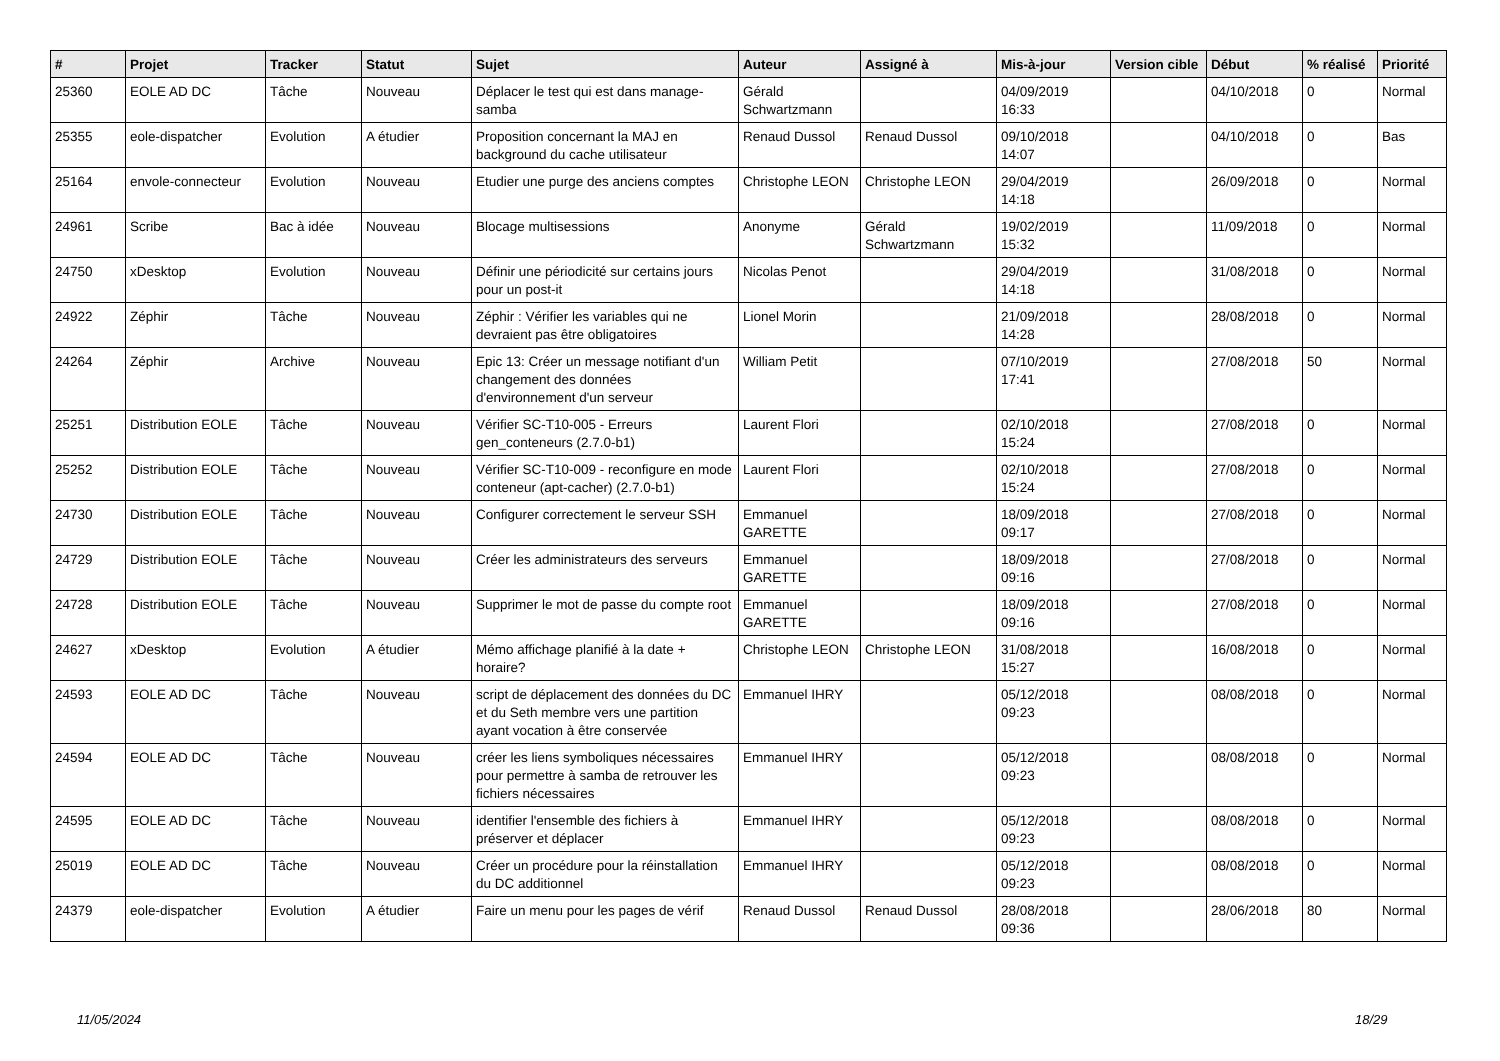| # | Projet | Tracker | Statut | Sujet | Auteur | Assigné à | Mis-à-jour | Version cible | Début | % réalisé | Priorité |
| --- | --- | --- | --- | --- | --- | --- | --- | --- | --- | --- | --- |
| 25360 | EOLE AD DC | Tâche | Nouveau | Déplacer le test qui est dans manage-samba | Gérald Schwartzmann | | 04/09/2019 16:33 | | 04/10/2018 | 0 | Normal |
| 25355 | eole-dispatcher | Evolution | A étudier | Proposition concernant la MAJ en background du cache utilisateur | Renaud Dussol | Renaud Dussol | 09/10/2018 14:07 | | 04/10/2018 | 0 | Bas |
| 25164 | envole-connecteur | Evolution | Nouveau | Etudier une purge des anciens comptes | Christophe LEON | Christophe LEON | 29/04/2019 14:18 | | 26/09/2018 | 0 | Normal |
| 24961 | Scribe | Bac à idée | Nouveau | Blocage multisessions | Anonyme | Gérald Schwartzmann | 19/02/2019 15:32 | | 11/09/2018 | 0 | Normal |
| 24750 | xDesktop | Evolution | Nouveau | Définir une périodicité sur certains jours pour un post-it | Nicolas Penot | | 29/04/2019 14:18 | | 31/08/2018 | 0 | Normal |
| 24922 | Zéphir | Tâche | Nouveau | Zéphir : Vérifier les variables qui ne devraient pas être obligatoires | Lionel Morin | | 21/09/2018 14:28 | | 28/08/2018 | 0 | Normal |
| 24264 | Zéphir | Archive | Nouveau | Epic 13: Créer un message notifiant d'un changement des données d'environnement d'un serveur | William Petit | | 07/10/2019 17:41 | | 27/08/2018 | 50 | Normal |
| 25251 | Distribution EOLE | Tâche | Nouveau | Vérifier SC-T10-005 - Erreurs gen_conteneurs (2.7.0-b1) | Laurent Flori | | 02/10/2018 15:24 | | 27/08/2018 | 0 | Normal |
| 25252 | Distribution EOLE | Tâche | Nouveau | Vérifier SC-T10-009 - reconfigure en mode conteneur (apt-cacher) (2.7.0-b1) | Laurent Flori | | 02/10/2018 15:24 | | 27/08/2018 | 0 | Normal |
| 24730 | Distribution EOLE | Tâche | Nouveau | Configurer correctement le serveur SSH | Emmanuel GARETTE | | 18/09/2018 09:17 | | 27/08/2018 | 0 | Normal |
| 24729 | Distribution EOLE | Tâche | Nouveau | Créer les administrateurs des serveurs | Emmanuel GARETTE | | 18/09/2018 09:16 | | 27/08/2018 | 0 | Normal |
| 24728 | Distribution EOLE | Tâche | Nouveau | Supprimer le mot de passe du compte root | Emmanuel GARETTE | | 18/09/2018 09:16 | | 27/08/2018 | 0 | Normal |
| 24627 | xDesktop | Evolution | A étudier | Mémo affichage planifié à la date + horaire? | Christophe LEON | Christophe LEON | 31/08/2018 15:27 | | 16/08/2018 | 0 | Normal |
| 24593 | EOLE AD DC | Tâche | Nouveau | script de déplacement des données du DC et du Seth membre vers une partition ayant vocation à être conservée | Emmanuel IHRY | | 05/12/2018 09:23 | | 08/08/2018 | 0 | Normal |
| 24594 | EOLE AD DC | Tâche | Nouveau | créer les liens symboliques nécessaires pour permettre à samba de retrouver les fichiers nécessaires | Emmanuel IHRY | | 05/12/2018 09:23 | | 08/08/2018 | 0 | Normal |
| 24595 | EOLE AD DC | Tâche | Nouveau | identifier l'ensemble des fichiers à préserver et déplacer | Emmanuel IHRY | | 05/12/2018 09:23 | | 08/08/2018 | 0 | Normal |
| 25019 | EOLE AD DC | Tâche | Nouveau | Créer un procédure pour la réinstallation du DC additionnel | Emmanuel IHRY | | 05/12/2018 09:23 | | 08/08/2018 | 0 | Normal |
| 24379 | eole-dispatcher | Evolution | A étudier | Faire un menu pour les pages de vérif | Renaud Dussol | Renaud Dussol | 28/08/2018 09:36 | | 28/06/2018 | 80 | Normal |
11/05/2024 18/29